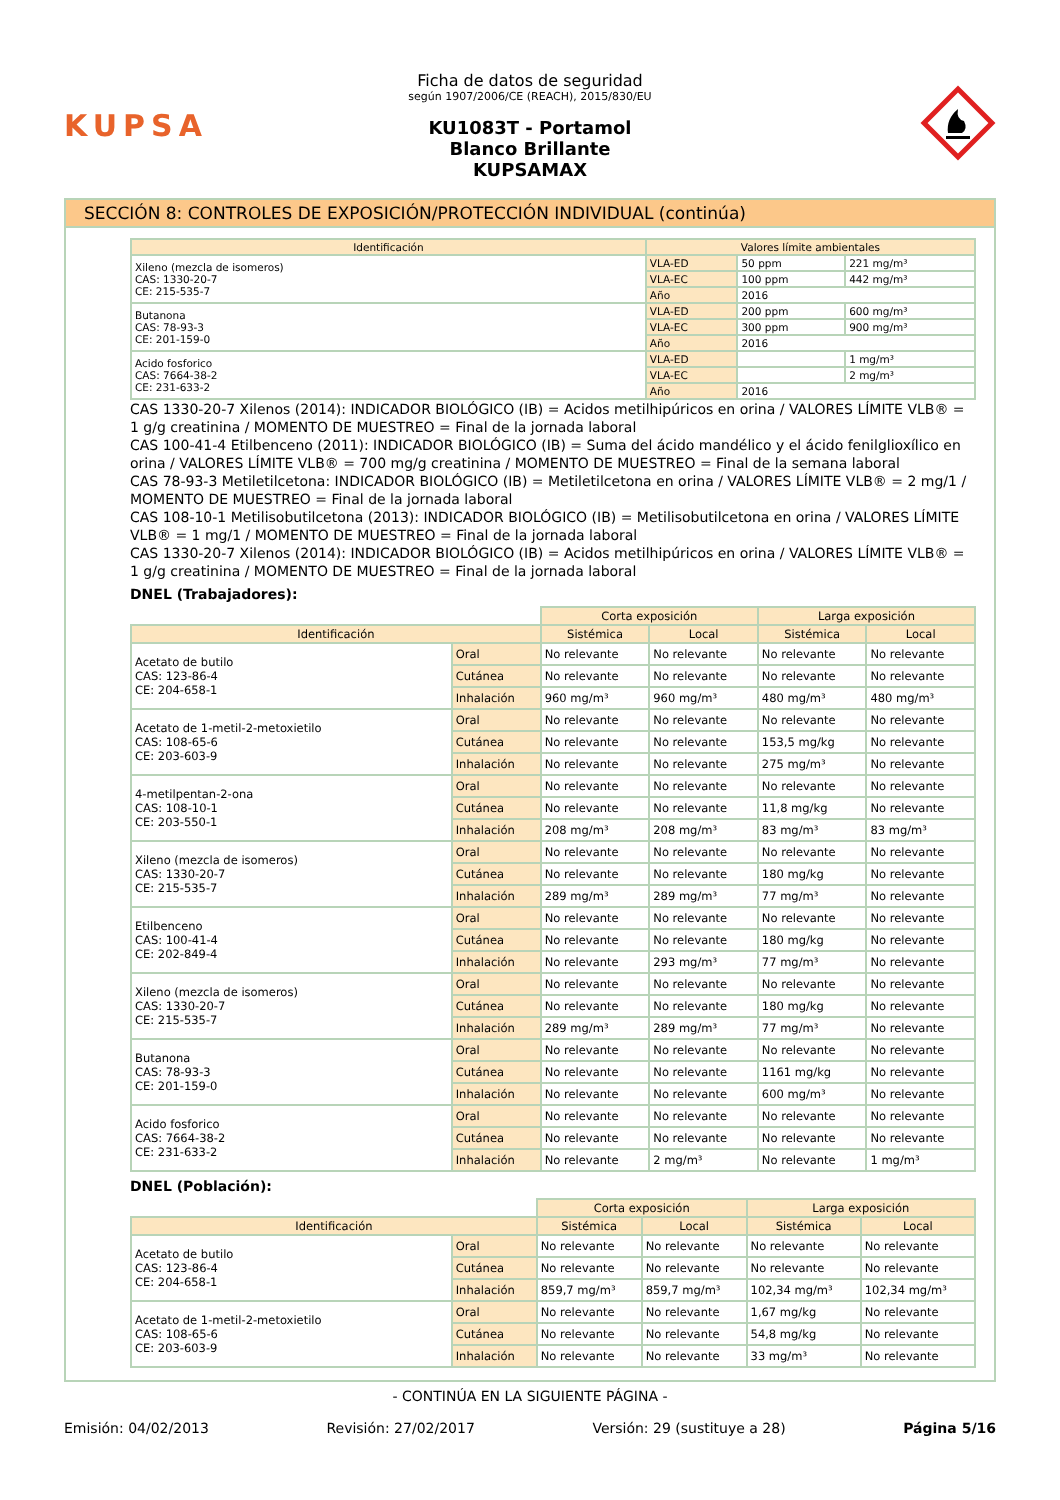KUPSA
Ficha de datos de seguridad
según 1907/2006/CE (REACH), 2015/830/EU
KU1083T - Portamol
Blanco Brillante
KUPSAMAX
SECCIÓN 8: CONTROLES DE EXPOSICIÓN/PROTECCIÓN INDIVIDUAL (continúa)
| Identificación | Valores límite ambientales | | |
| --- | --- | --- | --- |
| Xileno (mezcla de isomeros) CAS: 1330-20-7 CE: 215-535-7 | VLA-ED | 50 ppm | 221 mg/m³ |
| | VLA-EC | 100 ppm | 442 mg/m³ |
| | Año | 2016 | |
| Butanona CAS: 78-93-3 CE: 201-159-0 | VLA-ED | 200 ppm | 600 mg/m³ |
| | VLA-EC | 300 ppm | 900 mg/m³ |
| | Año | 2016 | |
| Acido fosforico CAS: 7664-38-2 CE: 231-633-2 | VLA-ED | | 1 mg/m³ |
| | VLA-EC | | 2 mg/m³ |
| | Año | 2016 | |
CAS 1330-20-7 Xilenos (2014): INDICADOR BIOLÓGICO (IB) = Acidos metilhipúricos en orina / VALORES LÍMITE VLB® = 1 g/g creatinina / MOMENTO DE MUESTREO = Final de la jornada laboral
CAS 100-41-4 Etilbenceno (2011): INDICADOR BIOLÓGICO (IB) = Suma del ácido mandélico y el ácido fenilglioxílico en orina / VALORES LÍMITE VLB® = 700 mg/g creatinina / MOMENTO DE MUESTREO = Final de la semana laboral
CAS 78-93-3 Metiletilcetona: INDICADOR BIOLÓGICO (IB) = Metiletilcetona en orina / VALORES LÍMITE VLB® = 2 mg/1 / MOMENTO DE MUESTREO = Final de la jornada laboral
CAS 108-10-1 Metilisobutilcetona (2013): INDICADOR BIOLÓGICO (IB) = Metilisobutilcetona en orina / VALORES LÍMITE VLB® = 1 mg/1 / MOMENTO DE MUESTREO = Final de la jornada laboral
CAS 1330-20-7 Xilenos (2014): INDICADOR BIOLÓGICO (IB) = Acidos metilhipúricos en orina / VALORES LÍMITE VLB® = 1 g/g creatinina / MOMENTO DE MUESTREO = Final de la jornada laboral
DNEL (Trabajadores):
| | | Corta exposición | | Larga exposición | |
| Identificación | | Sistémica | Local | Sistémica | Local |
| Acetato de butilo CAS: 123-86-4 CE: 204-658-1 | Oral | No relevante | No relevante | No relevante | No relevante |
| | Cutánea | No relevante | No relevante | No relevante | No relevante |
| | Inhalación | 960 mg/m³ | 960 mg/m³ | 480 mg/m³ | 480 mg/m³ |
| Acetato de 1-metil-2-metoxietilo CAS: 108-65-6 CE: 203-603-9 | Oral | No relevante | No relevante | No relevante | No relevante |
| | Cutánea | No relevante | No relevante | 153,5 mg/kg | No relevante |
| | Inhalación | No relevante | No relevante | 275 mg/m³ | No relevante |
| 4-metilpentan-2-ona CAS: 108-10-1 CE: 203-550-1 | Oral | No relevante | No relevante | No relevante | No relevante |
| | Cutánea | No relevante | No relevante | 11,8 mg/kg | No relevante |
| | Inhalación | 208 mg/m³ | 208 mg/m³ | 83 mg/m³ | 83 mg/m³ |
| Xileno (mezcla de isomeros) CAS: 1330-20-7 CE: 215-535-7 | Oral | No relevante | No relevante | No relevante | No relevante |
| | Cutánea | No relevante | No relevante | 180 mg/kg | No relevante |
| | Inhalación | 289 mg/m³ | 289 mg/m³ | 77 mg/m³ | No relevante |
| Etilbenceno CAS: 100-41-4 CE: 202-849-4 | Oral | No relevante | No relevante | No relevante | No relevante |
| | Cutánea | No relevante | No relevante | 180 mg/kg | No relevante |
| | Inhalación | No relevante | 293 mg/m³ | 77 mg/m³ | No relevante |
| Xileno (mezcla de isomeros) CAS: 1330-20-7 CE: 215-535-7 | Oral | No relevante | No relevante | No relevante | No relevante |
| | Cutánea | No relevante | No relevante | 180 mg/kg | No relevante |
| | Inhalación | 289 mg/m³ | 289 mg/m³ | 77 mg/m³ | No relevante |
| Butanona CAS: 78-93-3 CE: 201-159-0 | Oral | No relevante | No relevante | No relevante | No relevante |
| | Cutánea | No relevante | No relevante | 1161 mg/kg | No relevante |
| | Inhalación | No relevante | No relevante | 600 mg/m³ | No relevante |
| Acido fosforico CAS: 7664-38-2 CE: 231-633-2 | Oral | No relevante | No relevante | No relevante | No relevante |
| | Cutánea | No relevante | No relevante | No relevante | No relevante |
| | Inhalación | No relevante | 2 mg/m³ | No relevante | 1 mg/m³ |
DNEL (Población):
| | | Corta exposición | | Larga exposición | |
| Identificación | | Sistémica | Local | Sistémica | Local |
| Acetato de butilo CAS: 123-86-4 CE: 204-658-1 | Oral | No relevante | No relevante | No relevante | No relevante |
| | Cutánea | No relevante | No relevante | No relevante | No relevante |
| | Inhalación | 859,7 mg/m³ | 859,7 mg/m³ | 102,34 mg/m³ | 102,34 mg/m³ |
| Acetato de 1-metil-2-metoxietilo CAS: 108-65-6 CE: 203-603-9 | Oral | No relevante | No relevante | 1,67 mg/kg | No relevante |
| | Cutánea | No relevante | No relevante | 54,8 mg/kg | No relevante |
| | Inhalación | No relevante | No relevante | 33 mg/m³ | No relevante |
- CONTINÚA EN LA SIGUIENTE PÁGINA -
Emisión: 04/02/2013 Revisión: 27/02/2017 Versión: 29 (sustituye a 28) Página 5/16